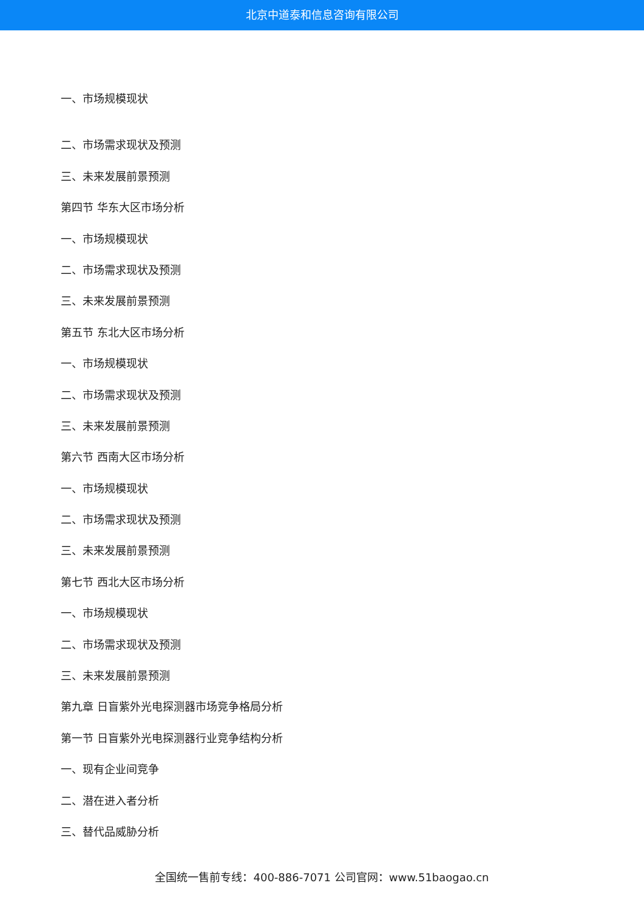北京中道泰和信息咨询有限公司
一、市场规模现状
二、市场需求现状及预测
三、未来发展前景预测
第四节 华东大区市场分析
一、市场规模现状
二、市场需求现状及预测
三、未来发展前景预测
第五节 东北大区市场分析
一、市场规模现状
二、市场需求现状及预测
三、未来发展前景预测
第六节 西南大区市场分析
一、市场规模现状
二、市场需求现状及预测
三、未来发展前景预测
第七节 西北大区市场分析
一、市场规模现状
二、市场需求现状及预测
三、未来发展前景预测
第九章 日盲紫外光电探测器市场竞争格局分析
第一节 日盲紫外光电探测器行业竞争结构分析
一、现有企业间竞争
二、潜在进入者分析
三、替代品威胁分析
全国统一售前专线：400-886-7071 公司官网：www.51baogao.cn